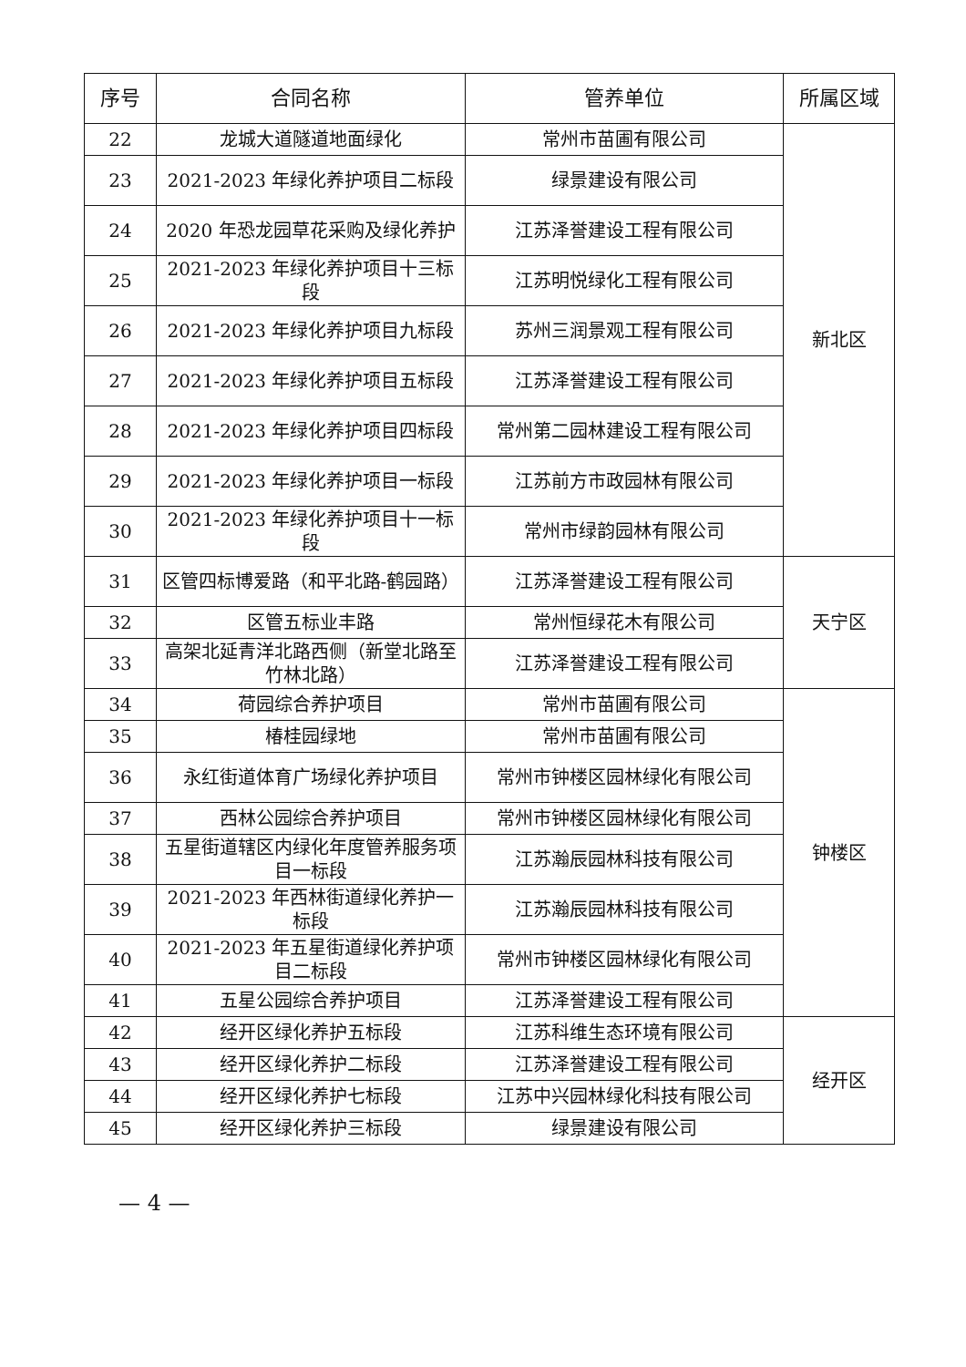| 序号 | 合同名称 | 管养单位 | 所属区域 |
| --- | --- | --- | --- |
| 22 | 龙城大道隧道地面绿化 | 常州市苗圃有限公司 | 新北区 |
| 23 | 2021-2023 年绿化养护项目二标段 | 绿景建设有限公司 | |
| 24 | 2020 年恐龙园草花采购及绿化养护 | 江苏泽誉建设工程有限公司 | |
| 25 | 2021-2023 年绿化养护项目十三标段 | 江苏明悦绿化工程有限公司 | |
| 26 | 2021-2023 年绿化养护项目九标段 | 苏州三润景观工程有限公司 | |
| 27 | 2021-2023 年绿化养护项目五标段 | 江苏泽誉建设工程有限公司 | |
| 28 | 2021-2023 年绿化养护项目四标段 | 常州第二园林建设工程有限公司 | |
| 29 | 2021-2023 年绿化养护项目一标段 | 江苏前方市政园林有限公司 | |
| 30 | 2021-2023 年绿化养护项目十一标段 | 常州市绿韵园林有限公司 | |
| 31 | 区管四标博爱路（和平北路-鹤园路） | 江苏泽誉建设工程有限公司 | 天宁区 |
| 32 | 区管五标业丰路 | 常州恒绿花木有限公司 | |
| 33 | 高架北延青洋北路西侧（新堂北路至竹林北路） | 江苏泽誉建设工程有限公司 | |
| 34 | 荷园综合养护项目 | 常州市苗圃有限公司 | 钟楼区 |
| 35 | 椿桂园绿地 | 常州市苗圃有限公司 | |
| 36 | 永红街道体育广场绿化养护项目 | 常州市钟楼区园林绿化有限公司 | |
| 37 | 西林公园综合养护项目 | 常州市钟楼区园林绿化有限公司 | |
| 38 | 五星街道辖区内绿化年度管养服务项目一标段 | 江苏瀚辰园林科技有限公司 | |
| 39 | 2021-2023 年西林街道绿化养护一标段 | 江苏瀚辰园林科技有限公司 | |
| 40 | 2021-2023 年五星街道绿化养护项目二标段 | 常州市钟楼区园林绿化有限公司 | |
| 41 | 五星公园综合养护项目 | 江苏泽誉建设工程有限公司 | |
| 42 | 经开区绿化养护五标段 | 江苏科维生态环境有限公司 | 经开区 |
| 43 | 经开区绿化养护二标段 | 江苏泽誉建设工程有限公司 | |
| 44 | 经开区绿化养护七标段 | 江苏中兴园林绿化科技有限公司 | |
| 45 | 经开区绿化养护三标段 | 绿景建设有限公司 | |
— 4 —